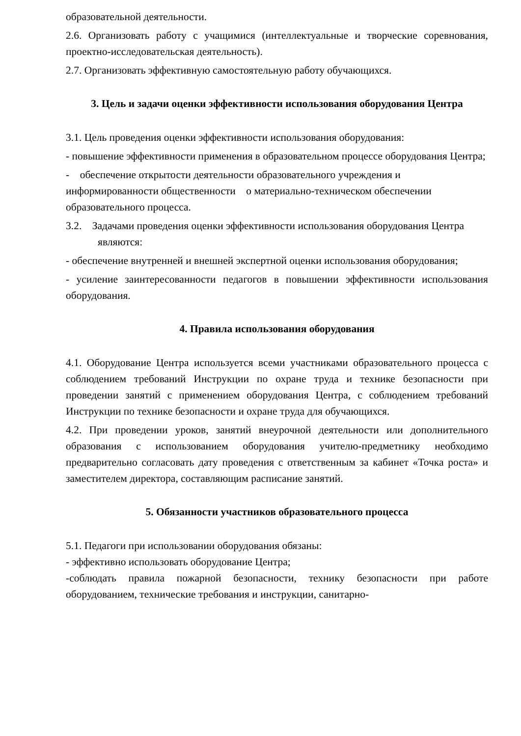образовательной деятельности.
2.6. Организовать работу с учащимися (интеллектуальные и творческие соревнования, проектно-исследовательская деятельность).
2.7. Организовать эффективную самостоятельную работу обучающихся.
3. Цель и задачи оценки эффективности использования оборудования Центра
3.1. Цель проведения оценки эффективности использования оборудования:
- повышение эффективности применения в образовательном процессе оборудования Центра;
- обеспечение открытости деятельности образовательного учреждения и информированности общественности о материально-техническом обеспечении образовательного процесса.
3.2. Задачами проведения оценки эффективности использования оборудования Центра являются:
- обеспечение внутренней и внешней экспертной оценки использования оборудования;
- усиление заинтересованности педагогов в повышении эффективности использования оборудования.
4. Правила использования оборудования
4.1. Оборудование Центра используется всеми участниками образовательного процесса с соблюдением требований Инструкции по охране труда и технике безопасности при проведении занятий с применением оборудования Центра, с соблюдением требований Инструкции по технике безопасности и охране труда для обучающихся.
4.2. При проведении уроков, занятий внеурочной деятельности или дополнительного образования с использованием оборудования учителю-предметнику необходимо предварительно согласовать дату проведения с ответственным за кабинет «Точка роста» и заместителем директора, составляющим расписание занятий.
5. Обязанности участников образовательного процесса
5.1. Педагоги при использовании оборудования обязаны:
- эффективно использовать оборудование Центра;
-соблюдать правила пожарной безопасности, технику безопасности при работе оборудованием, технические требования и инструкции, санитарно-